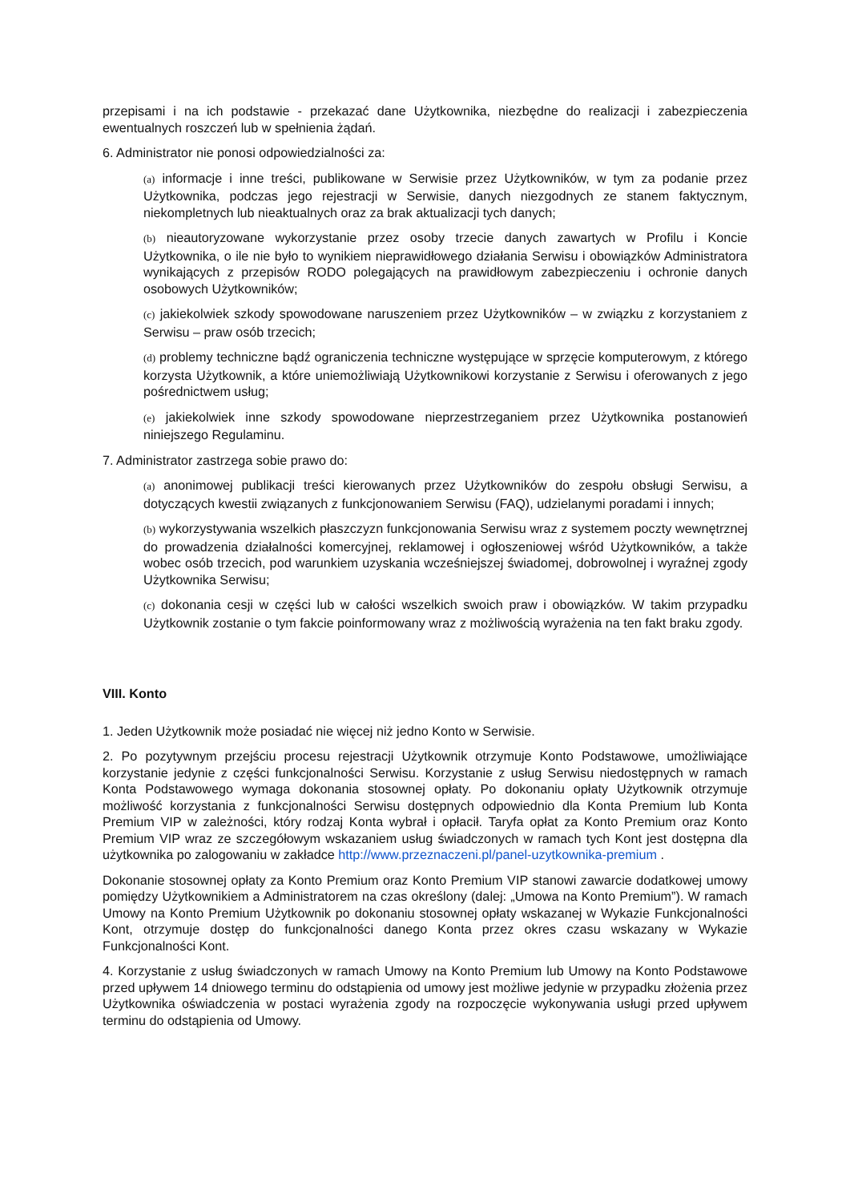przepisami i na ich podstawie - przekazać dane Użytkownika, niezbędne do realizacji i zabezpieczenia ewentualnych roszczeń lub w spełnienia żądań.
6. Administrator nie ponosi odpowiedzialności za:
(a) informacje i inne treści, publikowane w Serwisie przez Użytkowników, w tym za podanie przez Użytkownika, podczas jego rejestracji w Serwisie, danych niezgodnych ze stanem faktycznym, niekompletnych lub nieaktualnych oraz za brak aktualizacji tych danych;
(b) nieautoryzowane wykorzystanie przez osoby trzecie danych zawartych w Profilu i Koncie Użytkownika, o ile nie było to wynikiem nieprawidłowego działania Serwisu i obowiązków Administratora wynikających z przepisów RODO polegających na prawidłowym zabezpieczeniu i ochronie danych osobowych Użytkowników;
(c) jakiekolwiek szkody spowodowane naruszeniem przez Użytkowników – w związku z korzystaniem z Serwisu – praw osób trzecich;
(d) problemy techniczne bądź ograniczenia techniczne występujące w sprzęcie komputerowym, z którego korzysta Użytkownik, a które uniemożliwiają Użytkownikowi korzystanie z Serwisu i oferowanych z jego pośrednictwem usług;
(e) jakiekolwiek inne szkody spowodowane nieprzestrzeganiem przez Użytkownika postanowień niniejszego Regulaminu.
7. Administrator zastrzega sobie prawo do:
(a) anonimowej publikacji treści kierowanych przez Użytkowników do zespołu obsługi Serwisu, a dotyczących kwestii związanych z funkcjonowaniem Serwisu (FAQ), udzielanymi poradami i innych;
(b) wykorzystywania wszelkich płaszczyzn funkcjonowania Serwisu wraz z systemem poczty wewnętrznej do prowadzenia działalności komercyjnej, reklamowej i ogłoszeniowej wśród Użytkowników, a także wobec osób trzecich, pod warunkiem uzyskania wcześniejszej świadomej, dobrowolnej i wyraźnej zgody Użytkownika Serwisu;
(c) dokonania cesji w części lub w całości wszelkich swoich praw i obowiązków. W takim przypadku Użytkownik zostanie o tym fakcie poinformowany wraz z możliwością wyrażenia na ten fakt braku zgody.
VIII. Konto
1. Jeden Użytkownik może posiadać nie więcej niż jedno Konto w Serwisie.
2. Po pozytywnym przejściu procesu rejestracji Użytkownik otrzymuje Konto Podstawowe, umożliwiające korzystanie jedynie z części funkcjonalności Serwisu. Korzystanie z usług Serwisu niedostępnych w ramach Konta Podstawowego wymaga dokonania stosownej opłaty. Po dokonaniu opłaty Użytkownik otrzymuje możliwość korzystania z funkcjonalności Serwisu dostępnych odpowiednio dla Konta Premium lub Konta Premium VIP w zależności, który rodzaj Konta wybrał i opłacił. Taryfa opłat za Konto Premium oraz Konto Premium VIP wraz ze szczegółowym wskazaniem usług świadczonych w ramach tych Kont jest dostępna dla użytkownika po zalogowaniu w zakładce http://www.przeznaczeni.pl/panel-uzytkownika-premium .
Dokonanie stosownej opłaty za Konto Premium oraz Konto Premium VIP stanowi zawarcie dodatkowej umowy pomiędzy Użytkownikiem a Administratorem na czas określony (dalej: „Umowa na Konto Premium”). W ramach Umowy na Konto Premium Użytkownik po dokonaniu stosownej opłaty wskazanej w Wykazie Funkcjonalności Kont, otrzymuje dostęp do funkcjonalności danego Konta przez okres czasu wskazany w Wykazie Funkcjonalności Kont.
4. Korzystanie z usług świadczonych w ramach Umowy na Konto Premium lub Umowy na Konto Podstawowe przed upływem 14 dniowego terminu do odstąpienia od umowy jest możliwe jedynie w przypadku złożenia przez Użytkownika oświadczenia w postaci wyrażenia zgody na rozpoczęcie wykonywania usługi przed upływem terminu do odstąpienia od Umowy.